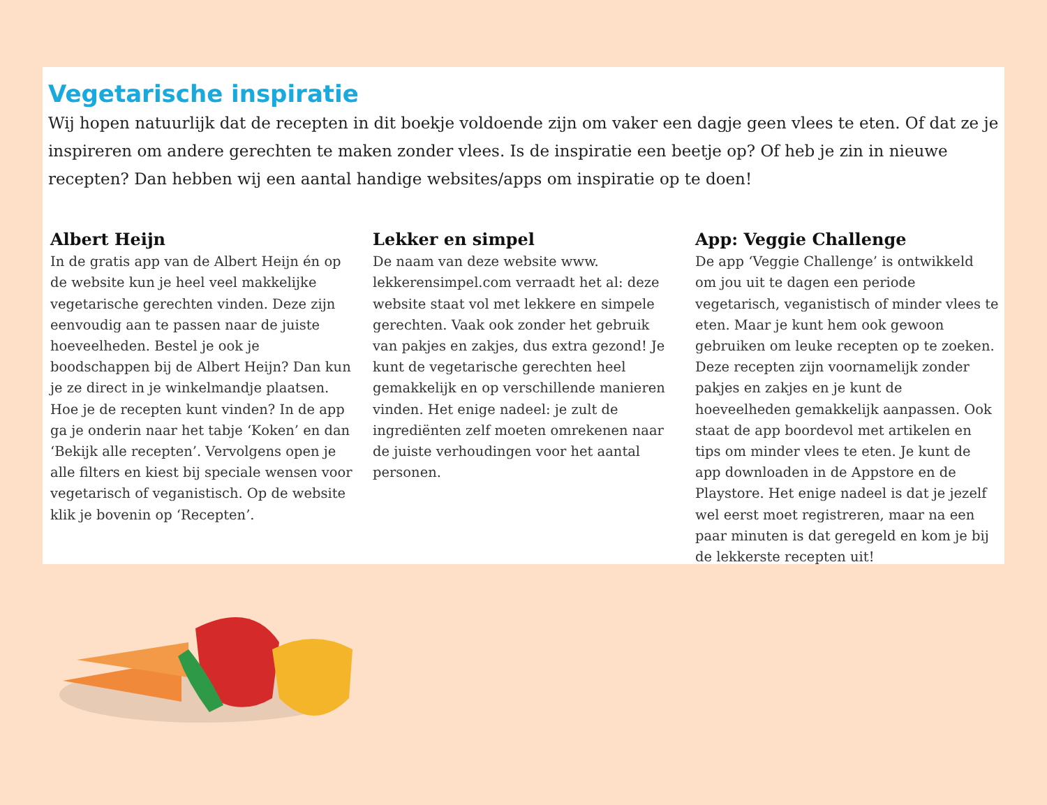Vegetarische inspiratie
Wij hopen natuurlijk dat de recepten in dit boekje voldoende zijn om vaker een dagje geen vlees te eten. Of dat ze je inspireren om andere gerechten te maken zonder vlees. Is de inspiratie een beetje op? Of heb je zin in nieuwe recepten? Dan hebben wij een aantal handige websites/apps om inspiratie op te doen!
Albert Heijn
In de gratis app van de Albert Heijn én op de website kun je heel veel makkelijke vegetarische gerechten vinden. Deze zijn eenvoudig aan te passen naar de juiste hoeveelheden. Bestel je ook je boodschappen bij de Albert Heijn? Dan kun je ze direct in je winkelmandje plaatsen. Hoe je de recepten kunt vinden? In de app ga je onderin naar het tabje ‘Koken’ en dan ‘Bekijk alle recepten’. Vervolgens open je alle filters en kiest bij speciale wensen voor vegetarisch of veganistisch. Op de website klik je bovenin op ‘Recepten’.
Lekker en simpel
De naam van deze website www. lekkerensimpel.com verraadt het al: deze website staat vol met lekkere en simpele gerechten. Vaak ook zonder het gebruik van pakjes en zakjes, dus extra gezond! Je kunt de vegetarische gerechten heel gemakkelijk en op verschillende manieren vinden. Het enige nadeel: je zult de ingrediënten zelf moeten omrekenen naar de juiste verhoudingen voor het aantal personen.
App: Veggie Challenge
De app ‘Veggie Challenge’ is ontwikkeld om jou uit te dagen een periode vegetarisch, veganistisch of minder vlees te eten. Maar je kunt hem ook gewoon gebruiken om leuke recepten op te zoeken. Deze recepten zijn voornamelijk zonder pakjes en zakjes en je kunt de hoeveelheden gemakkelijk aanpassen. Ook staat de app boordevol met artikelen en tips om minder vlees te eten. Je kunt de app downloaden in de Appstore en de Playstore. Het enige nadeel is dat je jezelf wel eerst moet registreren, maar na een paar minuten is dat geregeld en kom je bij de lekkerste recepten uit!